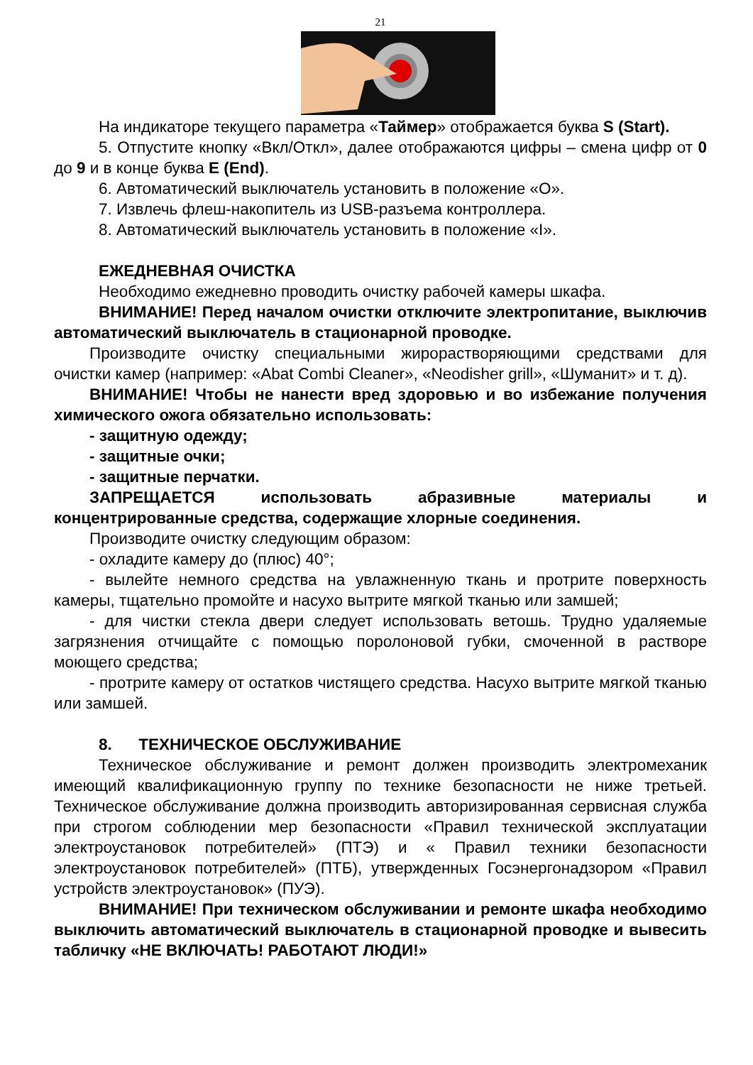21
На индикаторе текущего параметра «Таймер» отображается буква S (Start).
5. Отпустите кнопку «Вкл/Откл», далее отображаются цифры – смена цифр от 0 до 9 и в конце буква E (End).
6. Автоматический выключатель установить в положение «О».
7. Извлечь флеш-накопитель из USB-разъема контроллера.
8. Автоматический выключатель установить в положение «I».
ЕЖЕДНЕВНАЯ ОЧИСТКА
Необходимо ежедневно проводить очистку рабочей камеры шкафа.
ВНИМАНИЕ! Перед началом очистки отключите электропитание, выключив автоматический выключатель в стационарной проводке.
Производите очистку специальными жирорастворяющими средствами для очистки камер (например: «Abat Combi Cleaner», «Neodisher grill», «Шуманит» и т. д).
ВНИМАНИЕ! Чтобы не нанести вред здоровью и во избежание получения химического ожога обязательно использовать:
- защитную одежду;
- защитные очки;
- защитные перчатки.
ЗАПРЕЩАЕТСЯ использовать абразивные материалы и концентрированные средства, содержащие хлорные соединения.
Производите очистку следующим образом:
- охладите камеру до (плюс) 40°;
- вылейте немного средства на увлажненную ткань и протрите поверхность камеры, тщательно промойте и насухо вытрите мягкой тканью или замшей;
- для чистки стекла двери следует использовать ветошь. Трудно удаляемые загрязнения отчищайте с помощью поролоновой губки, смоченной в растворе моющего средства;
- протрите камеру от остатков чистящего средства. Насухо вытрите мягкой тканью или замшей.
8. ТЕХНИЧЕСКОЕ ОБСЛУЖИВАНИЕ
Техническое обслуживание и ремонт должен производить электромеханик имеющий квалификационную группу по технике безопасности не ниже третьей. Техническое обслуживание должна производить авторизированная сервисная служба при строгом соблюдении мер безопасности «Правил технической эксплуатации электроустановок потребителей» (ПТЭ) и « Правил техники безопасности электроустановок потребителей» (ПТБ), утвержденных Госэнергонадзором «Правил устройств электроустановок» (ПУЭ).
ВНИМАНИЕ! При техническом обслуживании и ремонте шкафа необходимо выключить автоматический выключатель в стационарной проводке и вывесить табличку «НЕ ВКЛЮЧАТЬ! РАБОТАЮТ ЛЮДИ!»